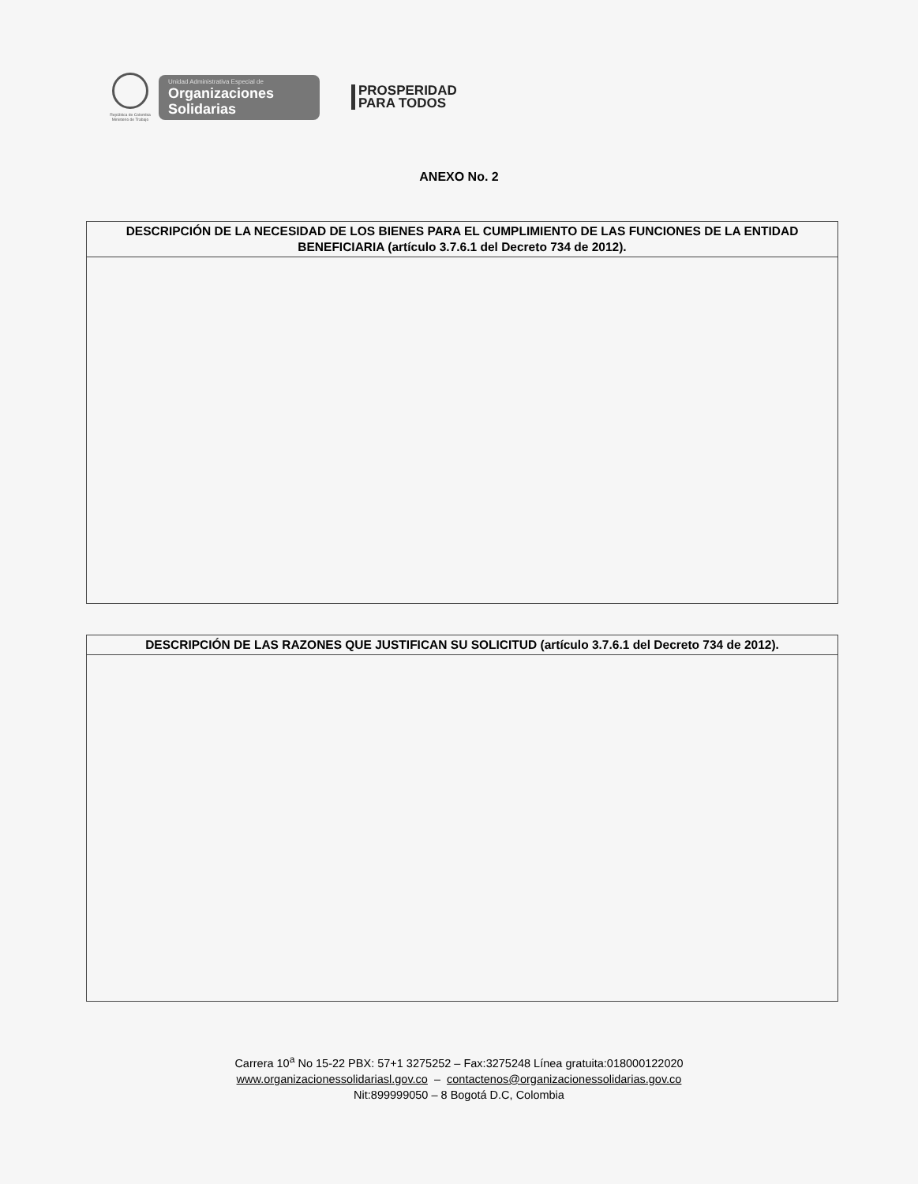República de Colombia
Ministerio de Trabajo
Unidad Administrativa Especial de
Organizaciones
Solidarias
PROSPERIDAD
PARA TODOS
ANEXO No. 2
| DESCRIPCIÓN DE LA NECESIDAD DE LOS BIENES PARA EL CUMPLIMIENTO DE LAS FUNCIONES DE LA ENTIDAD BENEFICIARIA (artículo 3.7.6.1 del Decreto 734 de 2012). |
| --- |
| DESCRIPCIÓN DE LAS RAZONES QUE JUSTIFICAN SU SOLICITUD (artículo 3.7.6.1 del Decreto 734 de 2012). |
| --- |
Carrera 10<sup>a</sup> No 15-22 PBX: 57+1 3275252 – Fax:3275248 Línea gratuita:018000122020
www.organizacionessolidariasl.gov.co – contactenos@organizacionessolidarias.gov.co
Nit:899999050 – 8 Bogotá D.C, Colombia